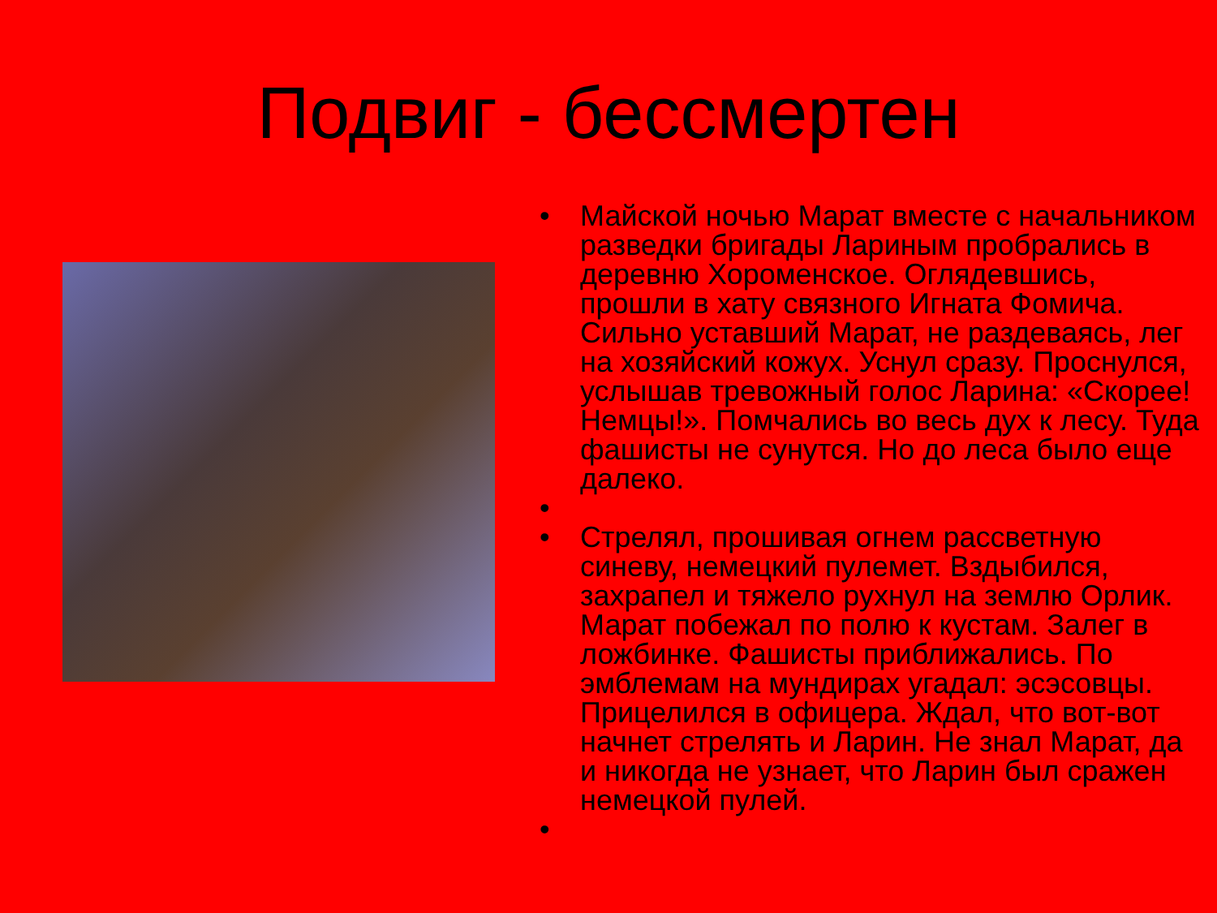Подвиг - бессмертен
• Майской ночью Марат вместе с начальником разведки бригады Лариным пробрались в деревню Хороменское. Оглядевшись, прошли в хату связного Игната Фомича. Сильно уставший Марат, не раздеваясь, лег на хозяйский кожух. Уснул сразу. Проснулся, услышав тревожный голос Ларина: «Скорее! Немцы!». Помчались во весь дух к лесу. Туда фашисты не сунутся. Но до леса было еще далеко.
•
• Стрелял, прошивая огнем рассветную синеву, немецкий пулемет. Вздыбился, захрапел и тяжело рухнул на землю Орлик. Марат побежал по полю к кустам. Залег в ложбинке. Фашисты приближались. По эмблемам на мундирах угадал: эсэсовцы. Прицелился в офицера. Ждал, что вот-вот начнет стрелять и Ларин. Не знал Марат, да и никогда не узнает, что Ларин был сражен немецкой пулей.
•